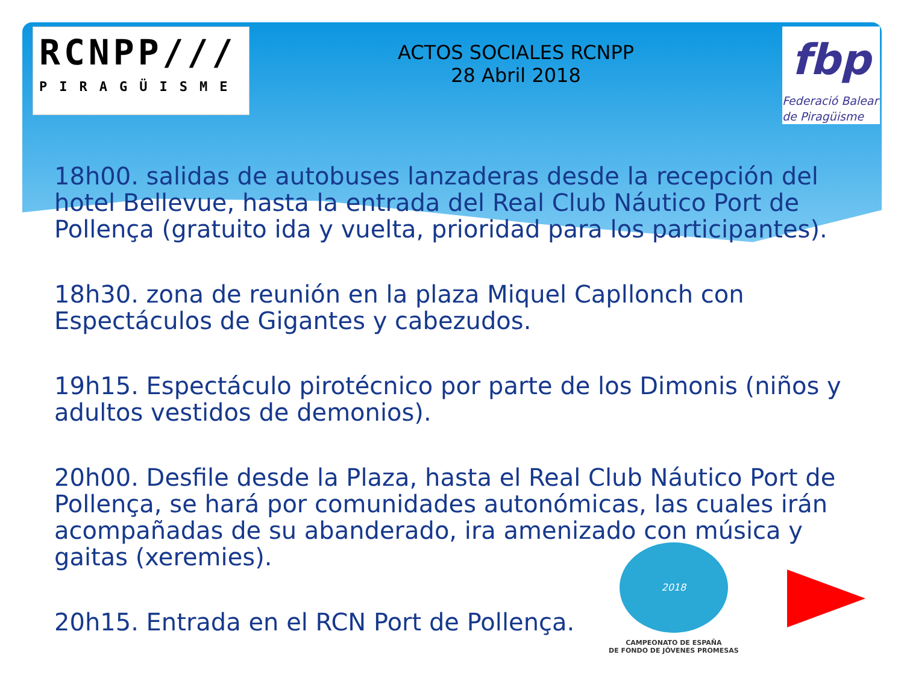RCNPP///
PIRAGÜISME
ACTOS SOCIALES RCNPP
28 Abril 2018
fbp
Federació Balear
de Piragüisme
18h00. salidas de autobuses lanzaderas desde la recepción del hotel Bellevue, hasta la entrada del Real Club Náutico Port de Pollença (gratuito ida y vuelta, prioridad para los participantes).
18h30. zona de reunión en la plaza Miquel Capllonch con Espectáculos de Gigantes y cabezudos.
19h15. Espectáculo pirotécnico por parte de los Dimonis (niños y adultos vestidos de demonios).
20h00. Desfile desde la Plaza, hasta el Real Club Náutico Port de Pollença, se hará por comunidades autonómicas, las cuales irán acompañadas de su abanderado, ira amenizado con música y gaitas (xeremies).
20h15. Entrada en el RCN Port de Pollença.
2018
CAMPEONATO DE ESPAÑA
DE FONDO DE JÓVENES PROMESAS